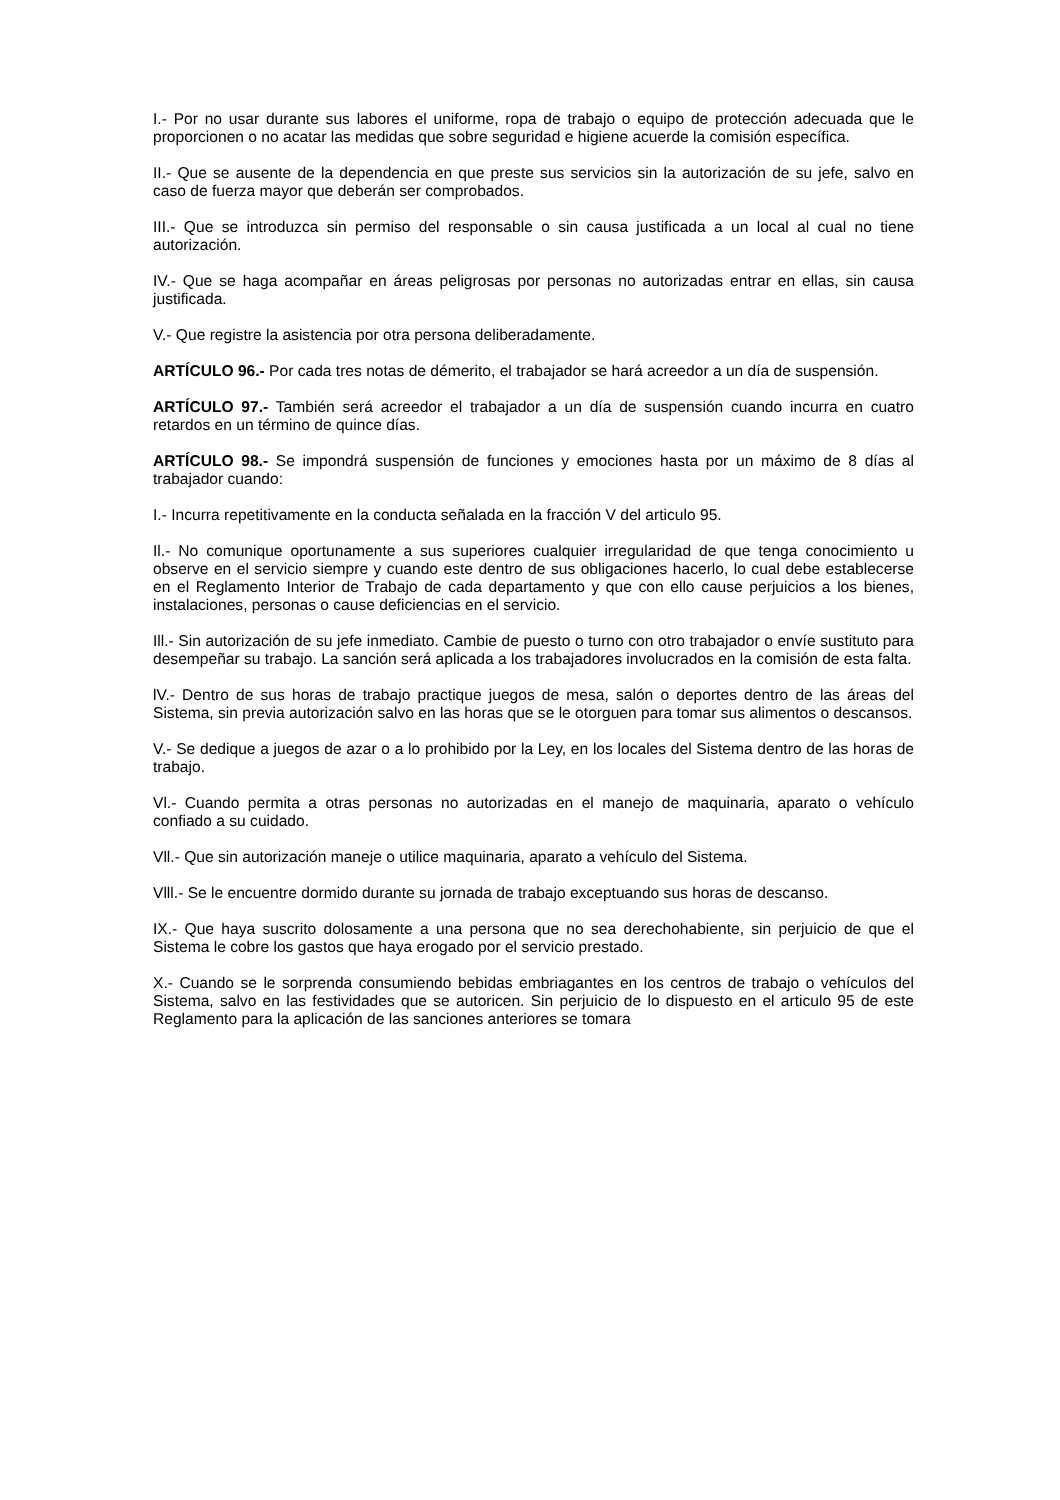I.- Por no usar durante sus labores el uniforme, ropa de trabajo o equipo de protección adecuada que le proporcionen o no acatar las medidas que sobre seguridad e higiene acuerde la comisión específica.
II.- Que se ausente de la dependencia en que preste sus servicios sin la autorización de su jefe, salvo en caso de fuerza mayor que deberán ser comprobados.
III.- Que se introduzca sin permiso del responsable o sin causa justificada a un local al cual no tiene autorización.
IV.- Que se haga acompañar en áreas peligrosas por personas no autorizadas entrar en ellas, sin causa justificada.
V.- Que registre la asistencia por otra persona deliberadamente.
ARTÍCULO 96.- Por cada tres notas de démerito, el trabajador se hará acreedor a un día de suspensión.
ARTÍCULO 97.- También será acreedor el trabajador a un día de suspensión cuando incurra en cuatro retardos en un término de quince días.
ARTÍCULO 98.- Se impondrá suspensión de funciones y emociones hasta por un máximo de 8 días al trabajador cuando:
I.- Incurra repetitivamente en la conducta señalada en la fracción V del articulo 95.
Il.- No comunique oportunamente a sus superiores cualquier irregularidad de que tenga conocimiento u observe en el servicio siempre y cuando este dentro de sus obligaciones hacerlo, lo cual debe establecerse en el Reglamento Interior de Trabajo de cada departamento y que con ello cause perjuicios a los bienes, instalaciones, personas o cause deficiencias en el servicio.
Ill.- Sin autorización de su jefe inmediato. Cambie de puesto o turno con otro trabajador o envíe sustituto para desempeñar su trabajo. La sanción será aplicada a los trabajadores involucrados en la comisión de esta falta.
lV.- Dentro de sus horas de trabajo practique juegos de mesa, salón o deportes dentro de las áreas del Sistema, sin previa autorización salvo en las horas que se le otorguen para tomar sus alimentos o descansos.
V.- Se dedique a juegos de azar o a lo prohibido por la Ley, en los locales del Sistema dentro de las horas de trabajo.
Vl.- Cuando permita a otras personas no autorizadas en el manejo de maquinaria, aparato o vehículo confiado a su cuidado.
Vll.- Que sin autorización maneje o utilice maquinaria, aparato a vehículo del Sistema.
Vlll.- Se le encuentre dormido durante su jornada de trabajo exceptuando sus horas de descanso.
IX.- Que haya suscrito dolosamente a una persona que no sea derechohabiente, sin perjuicio de que el Sistema le cobre los gastos que haya erogado por el servicio prestado.
X.- Cuando se le sorprenda consumiendo bebidas embriagantes en los centros de trabajo o vehículos del Sistema, salvo en las festividades que se autoricen. Sin perjuicio de lo dispuesto en el articulo 95 de este Reglamento para la aplicación de las sanciones anteriores se tomara